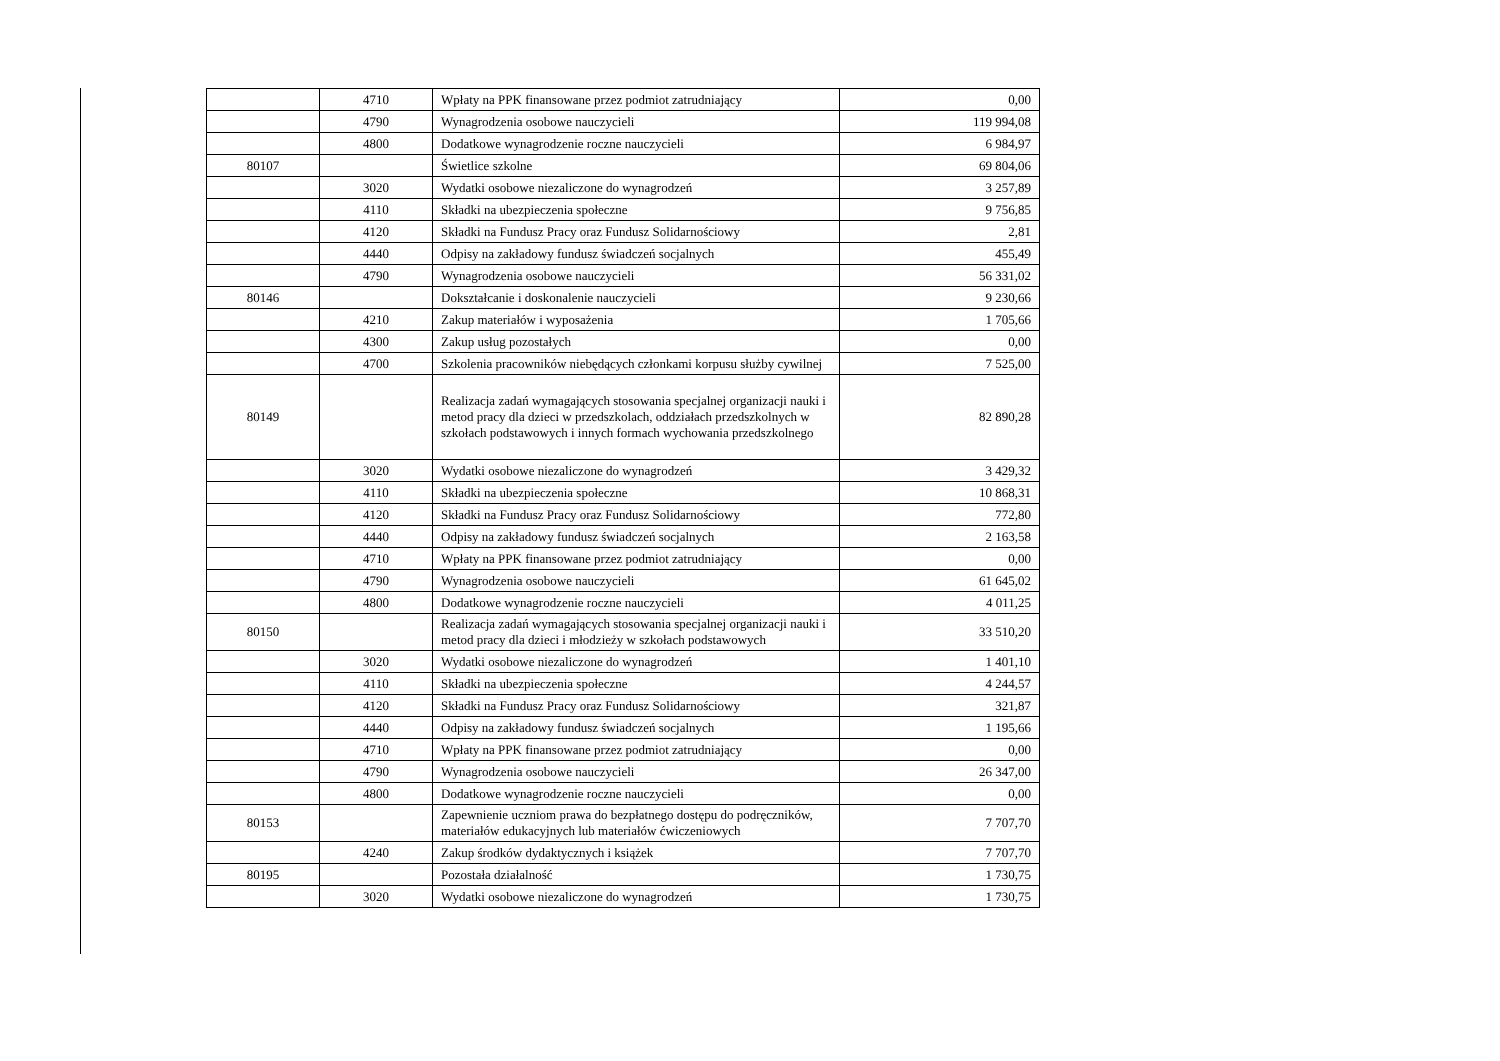| | 4710 | Wpłaty na PPK finansowane przez podmiot zatrudniający | 0,00 |
| | 4790 | Wynagrodzenia osobowe nauczycieli | 119 994,08 |
| | 4800 | Dodatkowe wynagrodzenie roczne nauczycieli | 6 984,97 |
| 80107 | | Świetlice szkolne | 69 804,06 |
| | 3020 | Wydatki osobowe niezaliczone do wynagrodzeń | 3 257,89 |
| | 4110 | Składki na ubezpieczenia społeczne | 9 756,85 |
| | 4120 | Składki na Fundusz Pracy oraz Fundusz Solidarnościowy | 2,81 |
| | 4440 | Odpisy na zakładowy fundusz świadczeń socjalnych | 455,49 |
| | 4790 | Wynagrodzenia osobowe nauczycieli | 56 331,02 |
| 80146 | | Dokształcanie i doskonalenie nauczycieli | 9 230,66 |
| | 4210 | Zakup materiałów i wyposażenia | 1 705,66 |
| | 4300 | Zakup usług pozostałych | 0,00 |
| | 4700 | Szkolenia pracowników niebędących członkami korpusu służby cywilnej | 7 525,00 |
| 80149 | | Realizacja zadań wymagających stosowania specjalnej organizacji nauki i metod pracy dla dzieci w przedszkolach, oddziałach przedszkolnych w szkołach podstawowych i innych formach wychowania przedszkolnego | 82 890,28 |
| | 3020 | Wydatki osobowe niezaliczone do wynagrodzeń | 3 429,32 |
| | 4110 | Składki na ubezpieczenia społeczne | 10 868,31 |
| | 4120 | Składki na Fundusz Pracy oraz Fundusz Solidarnościowy | 772,80 |
| | 4440 | Odpisy na zakładowy fundusz świadczeń socjalnych | 2 163,58 |
| | 4710 | Wpłaty na PPK finansowane przez podmiot zatrudniający | 0,00 |
| | 4790 | Wynagrodzenia osobowe nauczycieli | 61 645,02 |
| | 4800 | Dodatkowe wynagrodzenie roczne nauczycieli | 4 011,25 |
| 80150 | | Realizacja zadań wymagających stosowania specjalnej organizacji nauki i metod pracy dla dzieci i młodzieży w szkołach podstawowych | 33 510,20 |
| | 3020 | Wydatki osobowe niezaliczone do wynagrodzeń | 1 401,10 |
| | 4110 | Składki na ubezpieczenia społeczne | 4 244,57 |
| | 4120 | Składki na Fundusz Pracy oraz Fundusz Solidarnościowy | 321,87 |
| | 4440 | Odpisy na zakładowy fundusz świadczeń socjalnych | 1 195,66 |
| | 4710 | Wpłaty na PPK finansowane przez podmiot zatrudniający | 0,00 |
| | 4790 | Wynagrodzenia osobowe nauczycieli | 26 347,00 |
| | 4800 | Dodatkowe wynagrodzenie roczne nauczycieli | 0,00 |
| 80153 | | Zapewnienie uczniom prawa do bezpłatnego dostępu do podręczników, materiałów edukacyjnych lub materiałów ćwiczeniowych | 7 707,70 |
| | 4240 | Zakup środków dydaktycznych i książek | 7 707,70 |
| 80195 | | Pozostała działalność | 1 730,75 |
| | 3020 | Wydatki osobowe niezaliczone do wynagrodzeń | 1 730,75 |